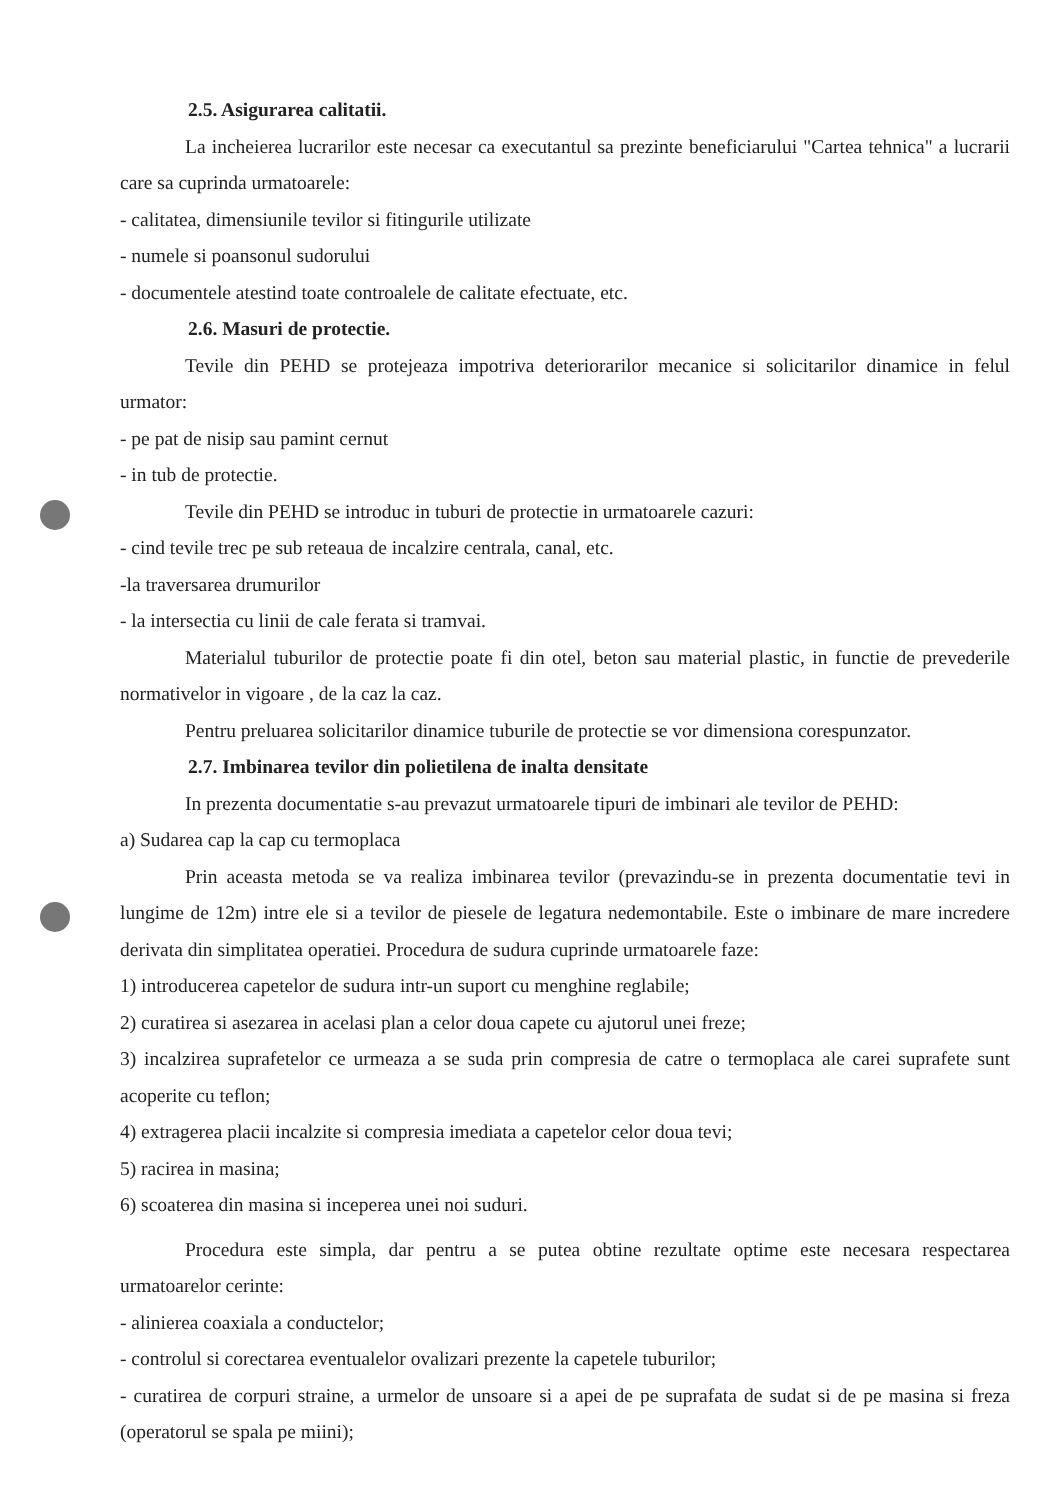2.5. Asigurarea calitatii.
La incheierea lucrarilor este necesar ca executantul sa prezinte beneficiarului "Cartea tehnica" a lucrarii care sa cuprinda urmatoarele:
- calitatea, dimensiunile tevilor si fitingurile utilizate
- numele si poansonul sudorului
- documentele atestind toate controalele de calitate efectuate, etc.
2.6. Masuri de protectie.
Tevile din PEHD se protejeaza impotriva deteriorarilor mecanice si solicitarilor dinamice in felul urmator:
- pe pat de nisip sau pamint cernut
- in tub de protectie.
Tevile din PEHD se introduc in tuburi de protectie in urmatoarele cazuri:
- cind tevile trec pe sub reteaua de incalzire centrala, canal, etc.
-la traversarea drumurilor
- la intersectia cu linii de cale ferata si tramvai.
Materialul tuburilor de protectie poate fi din otel, beton sau material plastic, in functie de prevederile normativelor in vigoare , de la caz la caz.
Pentru preluarea solicitarilor dinamice tuburile de protectie se vor dimensiona corespunzator.
2.7. Imbinarea tevilor din polietilena de inalta densitate
In prezenta documentatie s-au prevazut urmatoarele tipuri de imbinari ale tevilor de PEHD:
a) Sudarea cap la cap cu termoplaca
Prin aceasta metoda se va realiza imbinarea tevilor (prevazindu-se in prezenta documentatie tevi in lungime de 12m) intre ele si a tevilor de piesele de legatura nedemontabile. Este o imbinare de mare incredere derivata din simplitatea operatiei. Procedura de sudura cuprinde urmatoarele faze:
1) introducerea capetelor de sudura intr-un suport cu menghine reglabile;
2) curatirea si asezarea in acelasi plan a celor doua capete cu ajutorul unei freze;
3) incalzirea suprafetelor ce urmeaza a se suda prin compresia de catre o termoplaca ale carei suprafete sunt acoperite cu teflon;
4) extragerea placii incalzite si compresia imediata a capetelor celor doua tevi;
5) racirea in masina;
6) scoaterea din masina si inceperea unei noi suduri.
Procedura este simpla, dar pentru a se putea obtine rezultate optime este necesara respectarea urmatoarelor cerinte:
- alinierea coaxiala a conductelor;
- controlul si corectarea eventualelor ovalizari prezente la capetele tuburilor;
- curatirea de corpuri straine, a urmelor de unsoare si a apei de pe suprafata de sudat si de pe masina si freza (operatorul se spala pe miini);